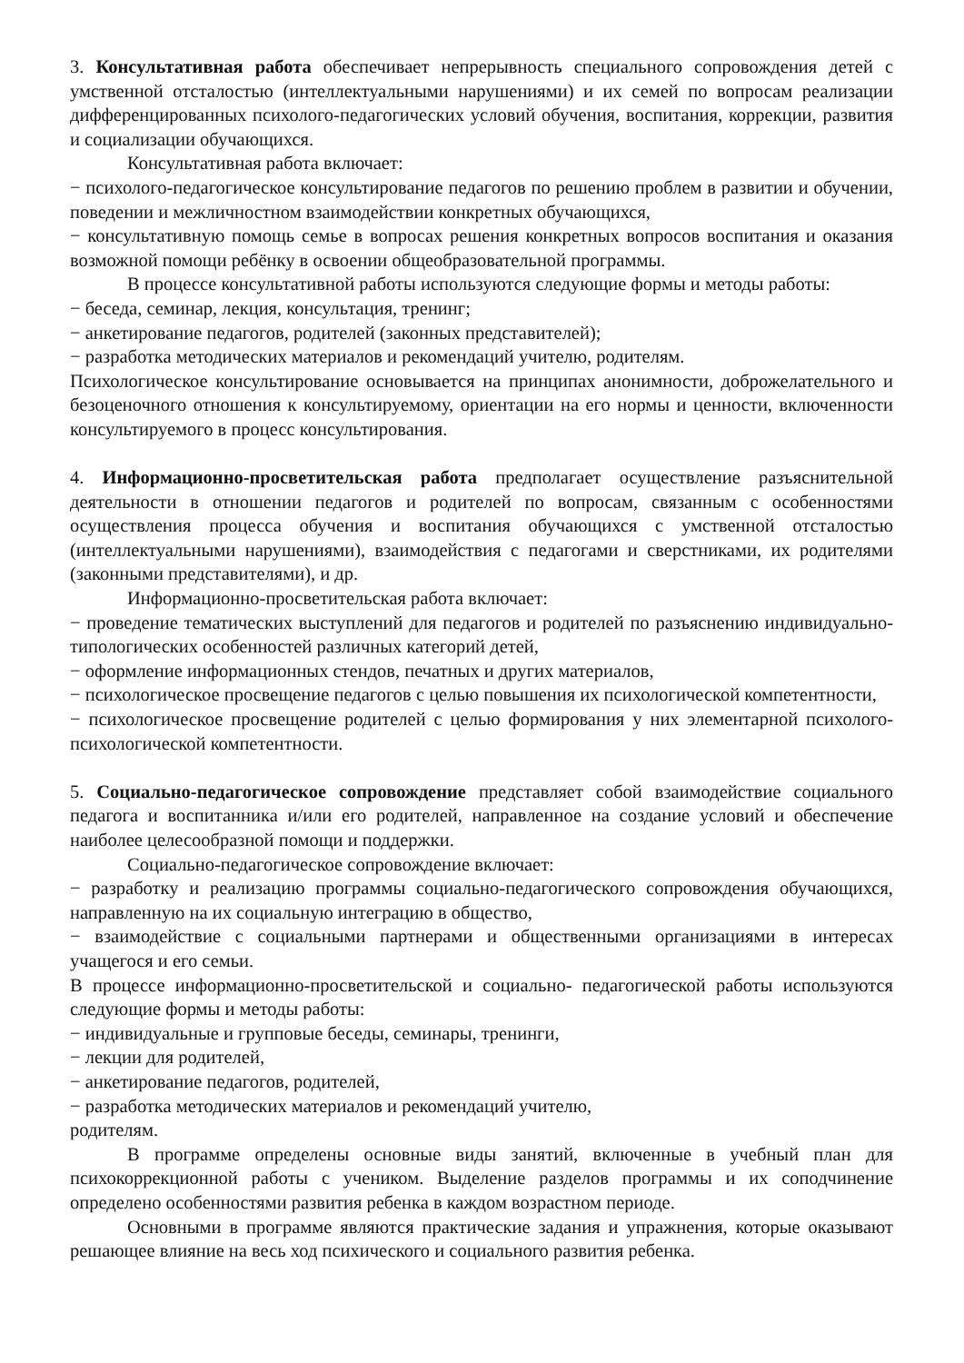3. Консультативная работа обеспечивает непрерывность специального сопровождения детей с умственной отсталостью (интеллектуальными нарушениями) и их семей по вопросам реализации дифференцированных психолого-педагогических условий обучения, воспитания, коррекции, развития и социализации обучающихся.
Консультативная работа включает:
− психолого-педагогическое консультирование педагогов по решению проблем в развитии и обучении, поведении и межличностном взаимодействии конкретных обучающихся,
− консультативную помощь семье в вопросах решения конкретных вопросов воспитания и оказания возможной помощи ребёнку в освоении общеобразовательной программы.
В процессе консультативной работы используются следующие формы и методы работы:
− беседа, семинар, лекция, консультация, тренинг;
− анкетирование педагогов, родителей (законных представителей);
− разработка методических материалов и рекомендаций учителю, родителям.
Психологическое консультирование основывается на принципах анонимности, доброжелательного и безоценочного отношения к консультируемому, ориентации на его нормы и ценности, включенности консультируемого в процесс консультирования.
4. Информационно-просветительская работа предполагает осуществление разъяснительной деятельности в отношении педагогов и родителей по вопросам, связанным с особенностями осуществления процесса обучения и воспитания обучающихся с умственной отсталостью (интеллектуальными нарушениями), взаимодействия с педагогами и сверстниками, их родителями (законными представителями), и др.
Информационно-просветительская работа включает:
− проведение тематических выступлений для педагогов и родителей по разъяснению индивидуально-типологических особенностей различных категорий детей,
− оформление информационных стендов, печатных и других материалов,
− психологическое просвещение педагогов с целью повышения их психологической компетентности,
− психологическое просвещение родителей с целью формирования у них элементарной психолого-психологической компетентности.
5. Социально-педагогическое сопровождение представляет собой взаимодействие социального педагога и воспитанника и/или его родителей, направленное на создание условий и обеспечение наиболее целесообразной помощи и поддержки.
Социально-педагогическое сопровождение включает:
− разработку и реализацию программы социально-педагогического сопровождения обучающихся, направленную на их социальную интеграцию в общество,
− взаимодействие с социальными партнерами и общественными организациями в интересах учащегося и его семьи.
В процессе информационно-просветительской и социально- педагогической работы используются следующие формы и методы работы:
− индивидуальные и групповые беседы, семинары, тренинги,
− лекции для родителей,
− анкетирование педагогов, родителей,
− разработка методических материалов и рекомендаций учителю,
родителям.
В программе определены основные виды занятий, включенные в учебный план для психокоррекционной работы с учеником. Выделение разделов программы и их соподчинение определено особенностями развития ребенка в каждом возрастном периоде.
Основными в программе являются практические задания и упражнения, которые оказывают решающее влияние на весь ход психического и социального развития ребенка.